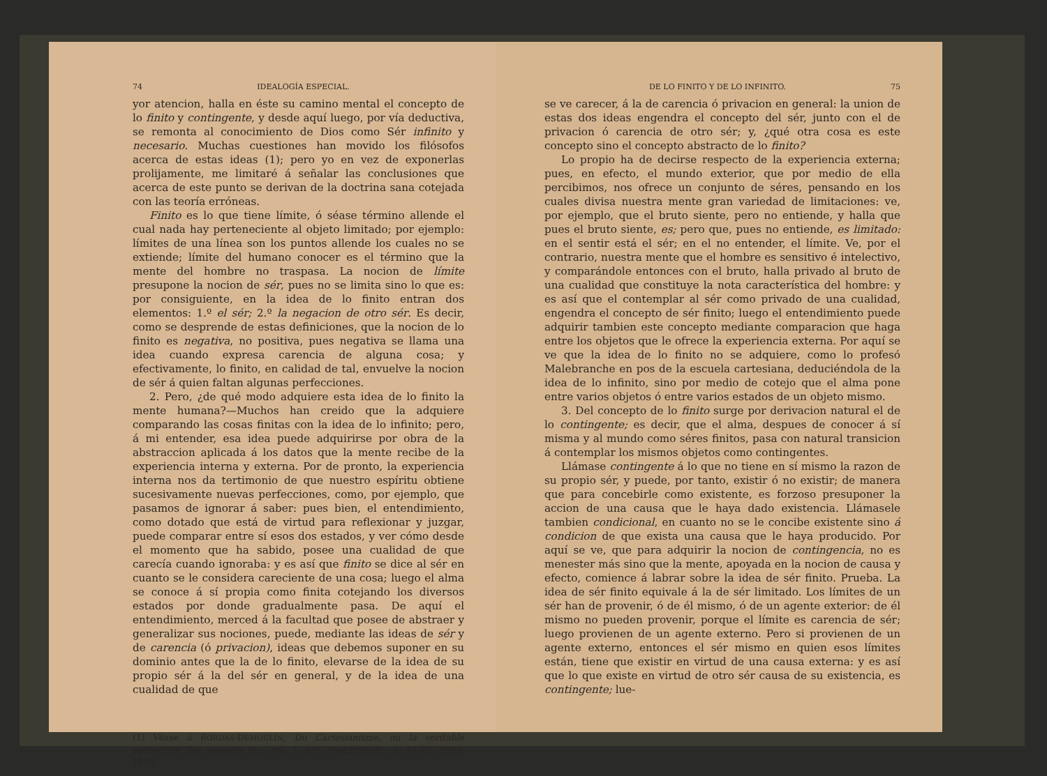74 IDEALOGÍA ESPECIAL.
yor atencion, halla en éste su camino mental el concepto de lo finito y contingente, y desde aquí luego, por vía deductiva, se remonta al conocimiento de Dios como Sér infinito y necesario. Muchas cuestiones han movido los filósofos acerca de estas ideas (1); pero yo en vez de exponerlas prolijamente, me limitaré á señalar las conclusiones que acerca de este punto se derivan de la doctrina sana cotejada con las teoría erróneas.
Finito es lo que tiene límite, ó séase término allende el cual nada hay perteneciente al objeto limitado; por ejemplo: límites de una línea son los puntos allende los cuales no se extiende; límite del humano conocer es el término que la mente del hombre no traspasa. La nocion de límite presupone la nocion de sér, pues no se limita sino lo que es: por consiguiente, en la idea de lo finito entran dos elementos: 1.º el sér; 2.º la negacion de otro sér. Es decir, como se desprende de estas definiciones, que la nocion de lo finito es negativa, no positiva, pues negativa se llama una idea cuando expresa carencia de alguna cosa; y efectivamente, lo finito, en calidad de tal, envuelve la nocion de sér á quien faltan algunas perfecciones.
2. Pero, ¿de qué modo adquiere esta idea de lo finito la mente humana?—Muchos han creido que la adquiere comparando las cosas finitas con la idea de lo infinito; pero, á mi entender, esa idea puede adquirirse por obra de la abstraccion aplicada á los datos que la mente recibe de la experiencia interna y externa. Por de pronto, la experiencia interna nos da tertimonio de que nuestro espíritu obtiene sucesivamente nuevas perfecciones, como, por ejemplo, que pasamos de ignorar á saber: pues bien, el entendimiento, como dotado que está de virtud para reflexionar y juzgar, puede comparar entre sí esos dos estados, y ver cómo desde el momento que ha sabido, posee una cualidad de que carecía cuando ignoraba: y es así que finito se dice al sér en cuanto se le considera careciente de una cosa; luego el alma se conoce á sí propia como finita cotejando los diversos estados por donde gradualmente pasa. De aquí el entendimiento, merced á la facultad que posee de abstraer y generalizar sus nociones, puede, mediante las ideas de sér y de carencia (ó privacion), ideas que debemos suponer en su dominio antes que la de lo finito, elevarse de la idea de su propio sér á la del sér en general, y de la idea de una cualidad de que
(1) Véase á BORDAS-DEMOULIN, Du Cartesianisme, ou la veritable renovation des sciences etc., vol. 1, art. Malebranche, p. 64-65, París, 1843.
DE LO FINITO Y DE LO INFINITO. 75
se ve carecer, á la de carencia ó privacion en general: la union de estas dos ideas engendra el concepto del sér, junto con el de privacion ó carencia de otro sér; y, ¿qué otra cosa es este concepto sino el concepto abstracto de lo finito?
Lo propio ha de decirse respecto de la experiencia externa; pues, en efecto, el mundo exterior, que por medio de ella percibimos, nos ofrece un conjunto de séres, pensando en los cuales divisa nuestra mente gran variedad de limitaciones: ve, por ejemplo, que el bruto siente, pero no entiende, y halla que pues el bruto siente, es; pero que, pues no entiende, es limitado: en el sentir está el sér; en el no entender, el límite. Ve, por el contrario, nuestra mente que el hombre es sensitivo é intelectivo, y comparándole entonces con el bruto, halla privado al bruto de una cualidad que constituye la nota característica del hombre: y es así que el contemplar al sér como privado de una cualidad, engendra el concepto de sér finito; luego el entendimiento puede adquirir tambien este concepto mediante comparacion que haga entre los objetos que le ofrece la experiencia externa. Por aquí se ve que la idea de lo finito no se adquiere, como lo profesó Malebranche en pos de la escuela cartesiana, deduciéndola de la idea de lo infinito, sino por medio de cotejo que el alma pone entre varios objetos ó entre varios estados de un objeto mismo.
3. Del concepto de lo finito surge por derivacion natural el de lo contingente; es decir, que el alma, despues de conocer á sí misma y al mundo como séres finitos, pasa con natural transicion á contemplar los mismos objetos como contingentes.
Llámase contingente á lo que no tiene en sí mismo la razon de su propio sér, y puede, por tanto, existir ó no existir; de manera que para concebirle como existente, es forzoso presuponer la accion de una causa que le haya dado existencia. Llámasele tambien condicional, en cuanto no se le concibe existente sino á condicion de que exista una causa que le haya producido. Por aquí se ve, que para adquirir la nocion de contingencia, no es menester más sino que la mente, apoyada en la nocion de causa y efecto, comience á labrar sobre la idea de sér finito. Prueba. La idea de sér finito equivale á la de sér limitado. Los límites de un sér han de provenir, ó de él mismo, ó de un agente exterior: de él mismo no pueden provenir, porque el límite es carencia de sér; luego provienen de un agente externo. Pero si provienen de un agente externo, entonces el sér mismo en quien esos límites están, tiene que existir en virtud de una causa externa: y es así que lo que existe en virtud de otro sér causa de su existencia, es contingente; lue-